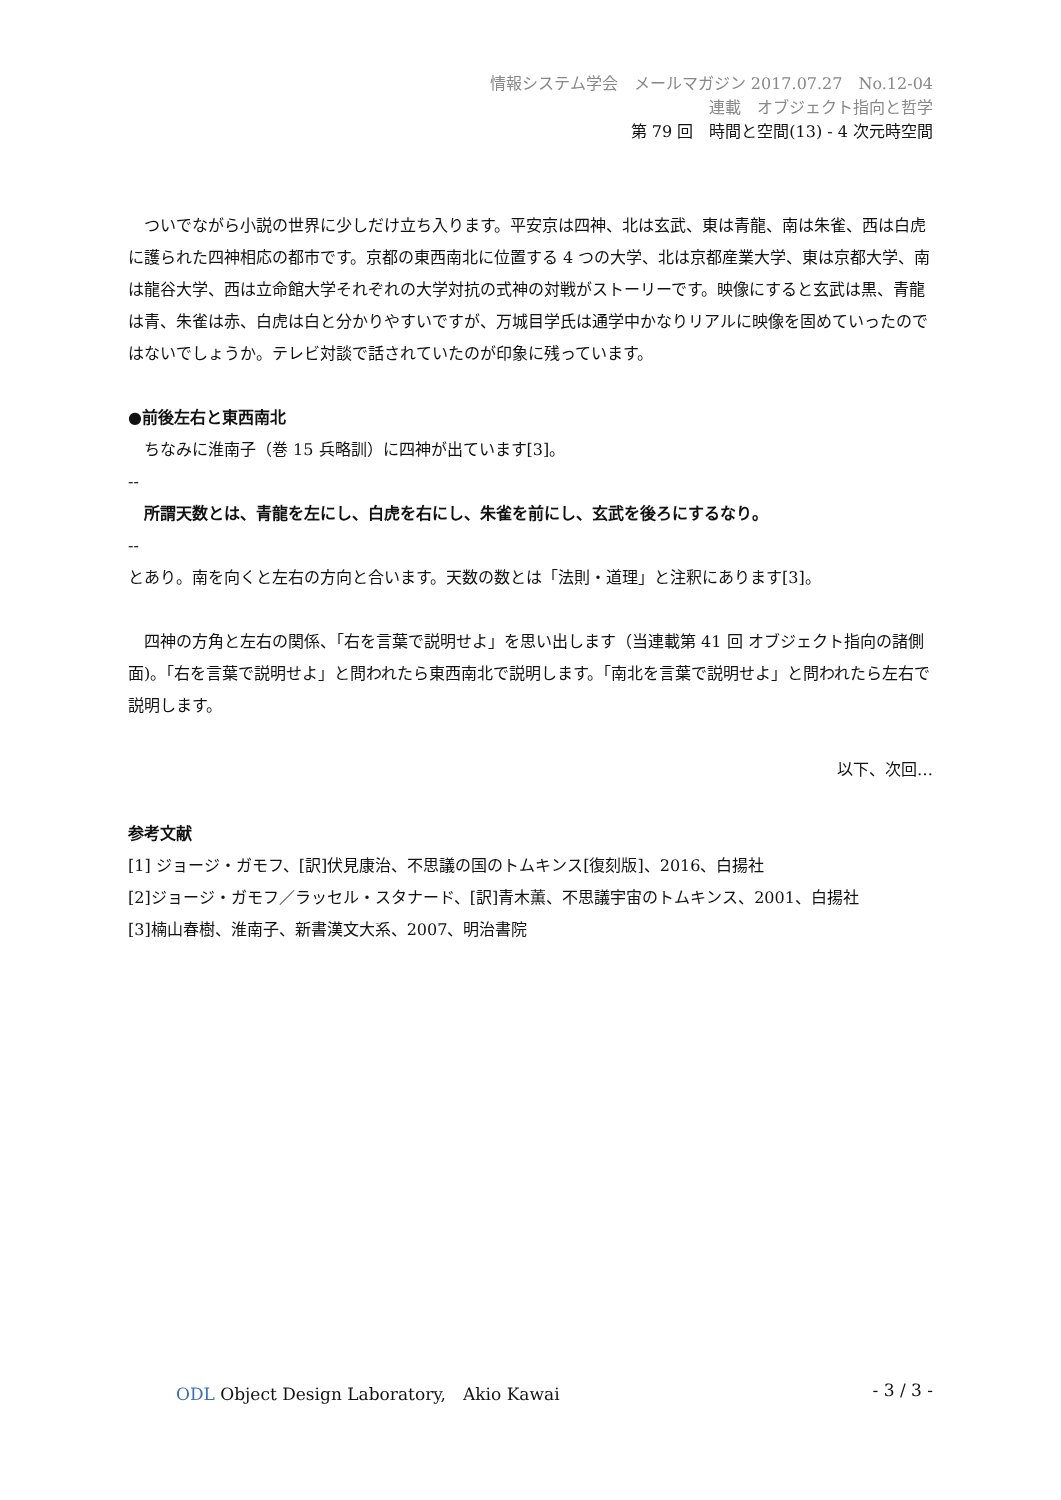情報システム学会　メールマガジン 2017.07.27　No.12-04
連載　オブジェクト指向と哲学
第 79 回　時間と空間(13) - 4 次元時空間
　ついでながら小説の世界に少しだけ立ち入ります。平安京は四神、北は玄武、東は青龍、南は朱雀、西は白虎に護られた四神相応の都市です。京都の東西南北に位置する 4 つの大学、北は京都産業大学、東は京都大学、南は龍谷大学、西は立命館大学それぞれの大学対抗の式神の対戦がストーリーです。映像にすると玄武は黒、青龍は青、朱雀は赤、白虎は白と分かりやすいですが、万城目学氏は通学中かなりリアルに映像を固めていったのではないでしょうか。テレビ対談で話されていたのが印象に残っています。
●前後左右と東西南北
　ちなみに淮南子（巻 15 兵略訓）に四神が出ています[3]。
--
　所謂天数とは、青龍を左にし、白虎を右にし、朱雀を前にし、玄武を後ろにするなり。
--
とあり。南を向くと左右の方向と合います。天数の数とは「法則・道理」と注釈にあります[3]。
　四神の方角と左右の関係、「右を言葉で説明せよ」を思い出します（当連載第 41 回 オブジェクト指向の諸側面)。「右を言葉で説明せよ」と問われたら東西南北で説明します。「南北を言葉で説明せよ」と問われたら左右で説明します。
以下、次回…
参考文献
[1] ジョージ・ガモフ、[訳]伏見康治、不思議の国のトムキンス[復刻版]、2016、白揚社
[2]ジョージ・ガモフ／ラッセル・スタナード、[訳]青木薫、不思議宇宙のトムキンス、2001、白揚社
[3]楠山春樹、淮南子、新書漢文大系、2007、明治書院
ODL Object Design Laboratory,　Akio Kawai - 3 / 3 -